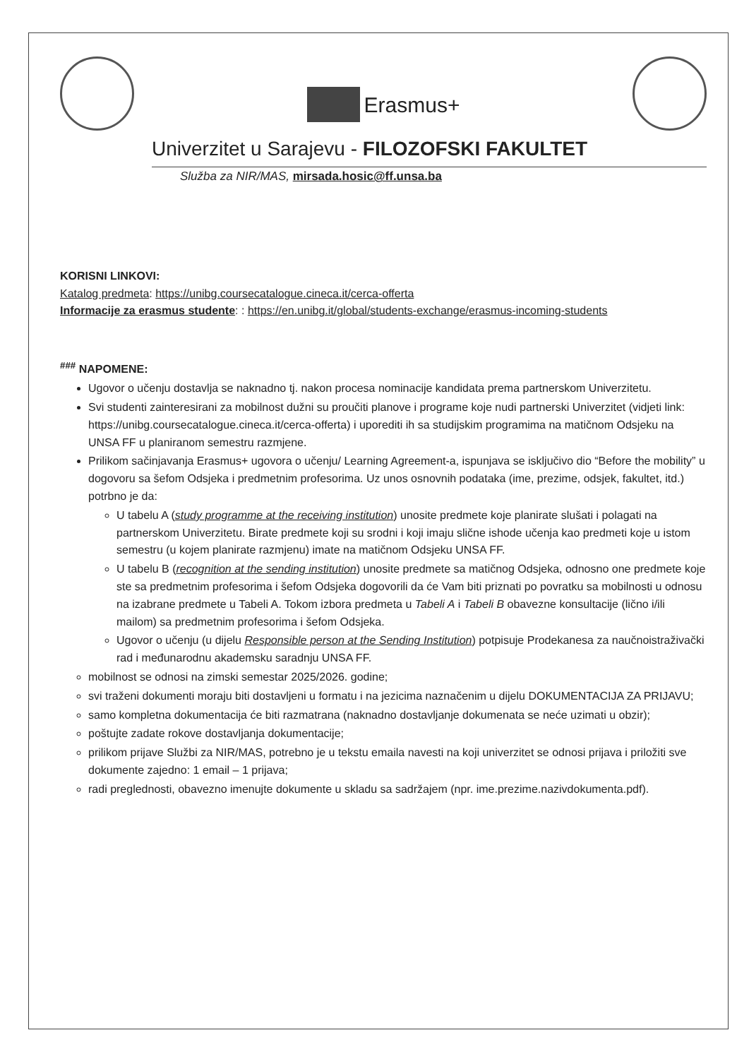Erasmus+
Univerzitet u Sarajevu - FILOZOFSKI FAKULTET
Služba za NIR/MAS, mirsada.hosic@ff.unsa.ba
KORISNI LINKOVI:
Katalog predmeta: https://unibg.coursecatalogue.cineca.it/cerca-offerta
Informacije za erasmus studente: : https://en.unibg.it/global/students-exchange/erasmus-incoming-students
<sup>###</sup> NAPOMENE:
Ugovor o učenju dostavlja se naknadno tj. nakon procesa nominacije kandidata prema partnerskom Univerzitetu.
Svi studenti zainteresirani za mobilnost dužni su proučiti planove i programe koje nudi partnerski Univerzitet (vidjeti link: https://unibg.coursecatalogue.cineca.it/cerca-offerta) i uporediti ih sa studijskim programima na matičnom Odsjeku na UNSA FF u planiranom semestru razmjene.
Prilikom sačinjavanja Erasmus+ ugovora o učenju/ Learning Agreement-a, ispunjava se isključivo dio “Before the mobility” u dogovoru sa šefom Odsjeka i predmetnim profesorima. Uz unos osnovnih podataka (ime, prezime, odsjek, fakultet, itd.) potrbno je da:
U tabelu A (study programme at the receiving institution) unosite predmete koje planirate slušati i polagati na partnerskom Univerzitetu. Birate predmete koji su srodni i koji imaju slične ishode učenja kao predmeti koje u istom semestru (u kojem planirate razmjenu) imate na matičnom Odsjeku UNSA FF.
U tabelu B (recognition at the sending institution) unosite predmete sa matičnog Odsjeka, odnosno one predmete koje ste sa predmetnim profesorima i šefom Odsjeka dogovorili da će Vam biti priznati po povratku sa mobilnosti u odnosu na izabrane predmete u Tabeli A. Tokom izbora predmeta u Tabeli A i Tabeli B obavezne konsultacije (lično i/ili mailom) sa predmetnim profesorima i šefom Odsjeka.
Ugovor o učenju (u dijelu Responsible person at the Sending Institution) potpisuje Prodekanesa za naučnoistraživački rad i međunarodnu akademsku saradnju UNSA FF.
mobilnost se odnosi na zimski semestar 2025/2026. godine;
svi traženi dokumenti moraju biti dostavljeni u formatu i na jezicima naznačenim u dijelu DOKUMENTACIJA ZA PRIJAVU;
samo kompletna dokumentacija će biti razmatrana (naknadno dostavljanje dokumenata se neće uzimati u obzir);
poštujte zadate rokove dostavljanja dokumentacije;
prilikom prijave Službi za NIR/MAS, potrebno je u tekstu emaila navesti na koji univerzitet se odnosi prijava i priložiti sve dokumente zajedno: 1 email – 1 prijava;
radi preglednosti, obavezno imenujte dokumente u skladu sa sadržajem (npr. ime.prezime.nazivdokumenta.pdf).